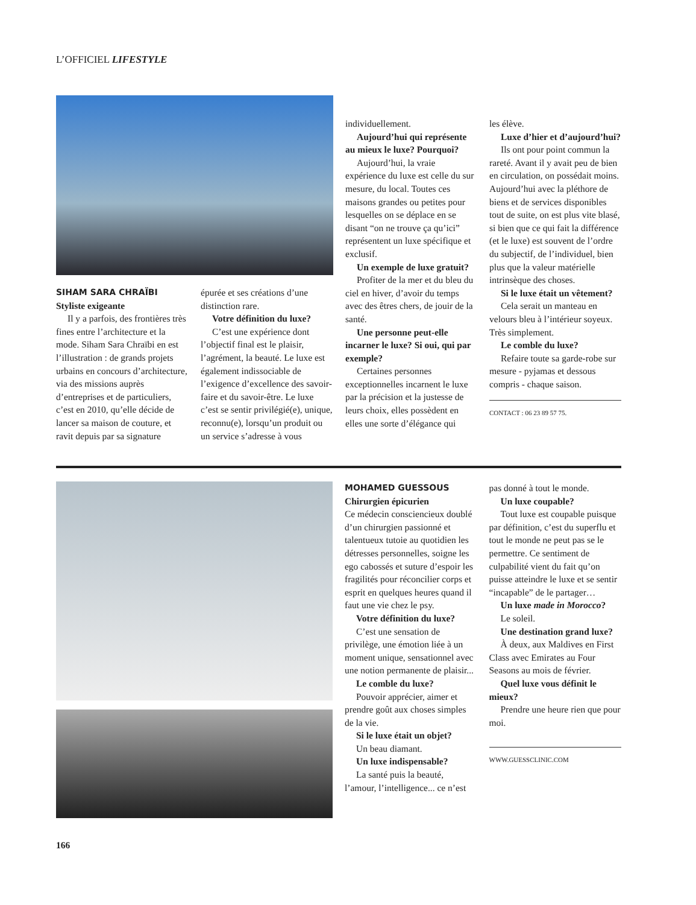L’OFFICIEL LIFESTYLE
SIHAM SARA CHRAÏBI
Styliste exigeante
Il y a parfois, des frontières très fines entre l’architecture et la mode. Siham Sara Chraïbi en est l’illustration : de grands projets urbains en concours d’architecture, via des missions auprès d’entreprises et de particuliers, c’est en 2010, qu’elle décide de lancer sa maison de couture, et ravit depuis par sa signature
épurée et ses créations d’une distinction rare.
Votre définition du luxe?
C’est une expérience dont l’objectif final est le plaisir, l’agrément, la beauté. Le luxe est également indissociable de l’exigence d’excellence des savoir-faire et du savoir-être. Le luxe c’est se sentir privilégié(e), unique, reconnu(e), lorsqu’un produit ou un service s’adresse à vous
individuellement.
Aujourd’hui qui représente au mieux le luxe? Pourquoi?
Aujourd’hui, la vraie expérience du luxe est celle du sur mesure, du local. Toutes ces maisons grandes ou petites pour lesquelles on se déplace en se disant “on ne trouve ça qu’ici” représentent un luxe spécifique et exclusif.
Un exemple de luxe gratuit?
Profiter de la mer et du bleu du ciel en hiver, d’avoir du temps avec des êtres chers, de jouir de la santé.
Une personne peut-elle incarner le luxe? Si oui, qui par exemple?
Certaines personnes exceptionnelles incarnent le luxe par la précision et la justesse de leurs choix, elles possèdent en elles une sorte d’élégance qui
les élève.
Luxe d’hier et d’aujourd’hui?
Ils ont pour point commun la rareté. Avant il y avait peu de bien en circulation, on possédait moins. Aujourd’hui avec la pléthore de biens et de services disponibles tout de suite, on est plus vite blasé, si bien que ce qui fait la différence (et le luxe) est souvent de l’ordre du subjectif, de l’individuel, bien plus que la valeur matérielle intrinsèque des choses.
Si le luxe était un vêtement?
Cela serait un manteau en velours bleu à l’intérieur soyeux. Très simplement.
Le comble du luxe?
Refaire toute sa garde-robe sur mesure - pyjamas et dessous compris - chaque saison.
CONTACT : 06 23 89 57 75.
MOHAMED GUESSOUS
Chirurgien épicurien
Ce médecin consciencieux doublé d’un chirurgien passionné et talentueux tutoie au quotidien les détresses personnelles, soigne les ego cabossés et suture d’espoir les fragilités pour réconcilier corps et esprit en quelques heures quand il faut une vie chez le psy.
Votre définition du luxe?
C’est une sensation de privilège, une émotion liée à un moment unique, sensationnel avec une notion permanente de plaisir...
Le comble du luxe?
Pouvoir apprécier, aimer et prendre goût aux choses simples de la vie.
Si le luxe était un objet?
Un beau diamant.
Un luxe indispensable?
La santé puis la beauté, l’amour, l’intelligence... ce n’est
pas donné à tout le monde.
Un luxe coupable?
Tout luxe est coupable puisque par définition, c’est du superflu et tout le monde ne peut pas se le permettre. Ce sentiment de culpabilité vient du fait qu’on puisse atteindre le luxe et se sentir “incapable” de le partager…
Un luxe made in Morocco?
Le soleil.
Une destination grand luxe?
À deux, aux Maldives en First Class avec Emirates au Four Seasons au mois de février.
Quel luxe vous définit le mieux?
Prendre une heure rien que pour moi.
WWW.GUESSCLINIC.COM
166